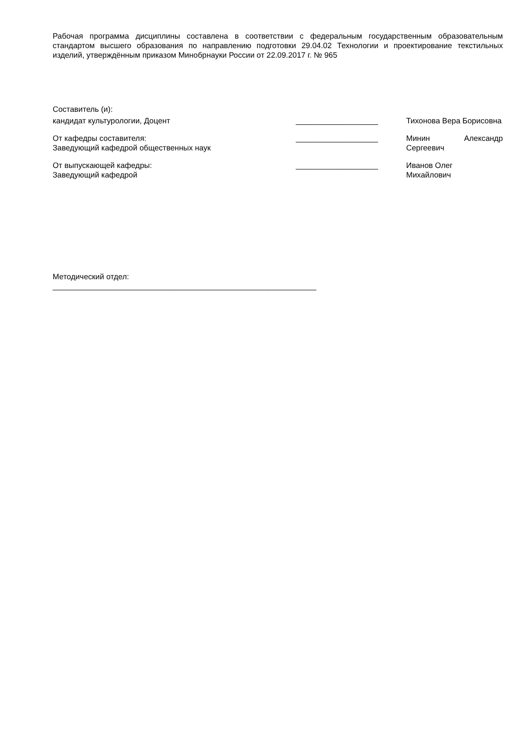Рабочая программа дисциплины составлена в соответствии с федеральным государственным образовательным стандартом высшего образования по направлению подготовки 29.04.02 Технологии и проектирование текстильных изделий, утверждённым приказом Минобрнауки России от 22.09.2017 г. № 965
Составитель (и):
кандидат культурологии, Доцент ___________________ Тихонова Вера Борисовна
От кафедры составителя:
Заведующий кафедрой общественных наук
___________________ Минин Александр Сергеевич
От выпускающей кафедры:
Заведующий кафедрой
___________________ Иванов Олег
Михайлович
Методический отдел:
_____________________________________________________________